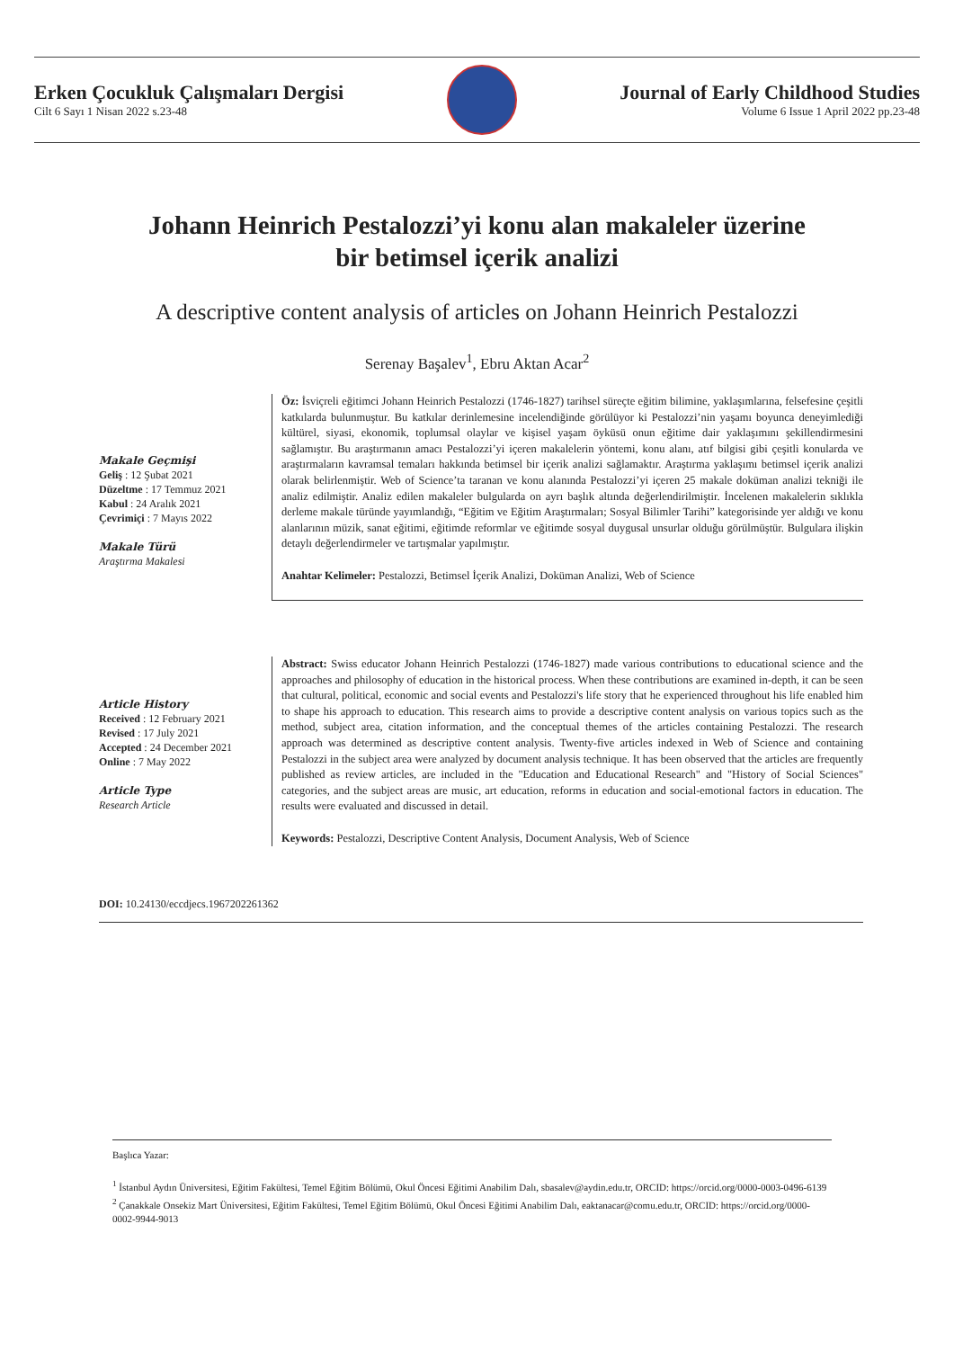Erken Çocukluk Çalışmaları Dergisi
Cilt 6 Sayı 1 Nisan 2022 s.23-48
Journal of Early Childhood Studies
Volume 6 Issue 1 April 2022 pp.23-48
Johann Heinrich Pestalozzi’yi konu alan makaleler üzerine
bir betimsel içerik analizi
A descriptive content analysis of articles on Johann Heinrich Pestalozzi
Serenay Başalev<sup>1</sup>, Ebru Aktan Acar<sup>2</sup>
Makale Geçmişi
Geliş : 12 Şubat 2021
Düzeltme : 17 Temmuz 2021
Kabul : 24 Aralık 2021
Çevrimiçi : 7 Mayıs 2022
Makale Türü
Araştırma Makalesi
Öz: İsviçreli eğitimci Johann Heinrich Pestalozzi (1746-1827) tarihsel süreçte eğitim bilimine, yaklaşımlarına, felsefesine çeşitli katkılarda bulunmuştur. Bu katkılar derinlemesine incelendiğinde görülüyor ki Pestalozzi’nin yaşamı boyunca deneyimlediği kültürel, siyasi, ekonomik, toplumsal olaylar ve kişisel yaşam öyküsü onun eğitime dair yaklaşımını şekillendirmesini sağlamıştır. Bu araştırmanın amacı Pestalozzi’yi içeren makalelerin yöntemi, konu alanı, atıf bilgisi gibi çeşitli konularda ve araştırmaların kavramsal temaları hakkında betimsel bir içerik analizi sağlamaktır. Araştırma yaklaşımı betimsel içerik analizi olarak belirlenmiştir. Web of Science’ta taranan ve konu alanında Pestalozzi’yi içeren 25 makale doküman analizi tekniği ile analiz edilmiştir. Analiz edilen makaleler bulgularda on ayrı başlık altında değerlendirilmiştir. İncelenen makalelerin sıklıkla derleme makale türünde yayımlandığı, “Eğitim ve Eğitim Araştırmaları; Sosyal Bilimler Tarihi” kategorisinde yer aldığı ve konu alanlarının müzik, sanat eğitimi, eğitimde reformlar ve eğitimde sosyal duygusal unsurlar olduğu görülmüştür. Bulgulara ilişkin detaylı değerlendirmeler ve tartışmalar yapılmıştır.
Anahtar Kelimeler: Pestalozzi, Betimsel İçerik Analizi, Doküman Analizi, Web of Science
Article History
Received : 12 February 2021
Revised : 17 July 2021
Accepted : 24 December 2021
Online : 7 May 2022
Article Type
Research Article
Abstract: Swiss educator Johann Heinrich Pestalozzi (1746-1827) made various contributions to educational science and the approaches and philosophy of education in the historical process. When these contributions are examined in-depth, it can be seen that cultural, political, economic and social events and Pestalozzi's life story that he experienced throughout his life enabled him to shape his approach to education. This research aims to provide a descriptive content analysis on various topics such as the method, subject area, citation information, and the conceptual themes of the articles containing Pestalozzi. The research approach was determined as descriptive content analysis. Twenty-five articles indexed in Web of Science and containing Pestalozzi in the subject area were analyzed by document analysis technique. It has been observed that the articles are frequently published as review articles, are included in the "Education and Educational Research" and "History of Social Sciences" categories, and the subject areas are music, art education, reforms in education and social-emotional factors in education. The results were evaluated and discussed in detail.
Keywords: Pestalozzi, Descriptive Content Analysis, Document Analysis, Web of Science
DOI: 10.24130/eccdjecs.1967202261362
Başlıca Yazar:
<sup>1</sup> İstanbul Aydın Üniversitesi, Eğitim Fakültesi, Temel Eğitim Bölümü, Okul Öncesi Eğitimi Anabilim Dalı, sbasalev@aydin.edu.tr, ORCID: https://orcid.org/0000-0003-0496-6139
<sup>2</sup> Çanakkale Onsekiz Mart Üniversitesi, Eğitim Fakültesi, Temel Eğitim Bölümü, Okul Öncesi Eğitimi Anabilim Dalı, eaktanacar@comu.edu.tr, ORCID: https://orcid.org/0000-0002-9944-9013